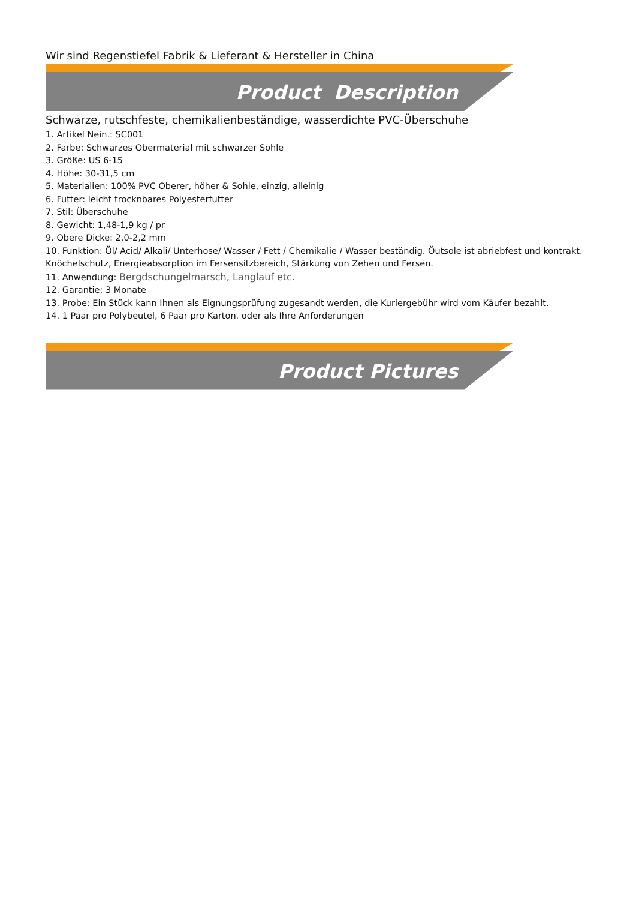Wir sind Regenstiefel Fabrik & Lieferant & Hersteller in China
Product Description
Schwarze, rutschfeste, chemikalienbeständige, wasserdichte PVC-Überschuhe
1. Artikel Nein.: SC001
2. Farbe: Schwarzes Obermaterial mit schwarzer Sohle
3. Größe: US 6-15
4. Höhe: 30-31,5 cm
5. Materialien: 100% PVC Oberer, höher & Sohle, einzig, alleinig
6. Futter: leicht trocknbares Polyesterfutter
7. Stil: Überschuhe
8. Gewicht: 1,48-1,9 kg / pr
9. Obere Dicke: 2,0-2,2 mm
10. Funktion: Öl/ Acid/ Alkali/ Unterhose/ Wasser / Fett / Chemikalie / Wasser beständig. Öutsole ist abriebfest und kontrakt. Knöchelschutz, Energieabsorption im Fersensitzbereich, Stärkung von Zehen und Fersen.
11. Anwendung: Bergdschungelmarsch, Langlauf etc.
12. Garantie: 3 Monate
13. Probe: Ein Stück kann Ihnen als Eignungsprüfung zugesandt werden, die Kuriergebühr wird vom Käufer bezahlt.
14. 1 Paar pro Polybeutel, 6 Paar pro Karton. oder als Ihre Anforderungen
Product Pictures